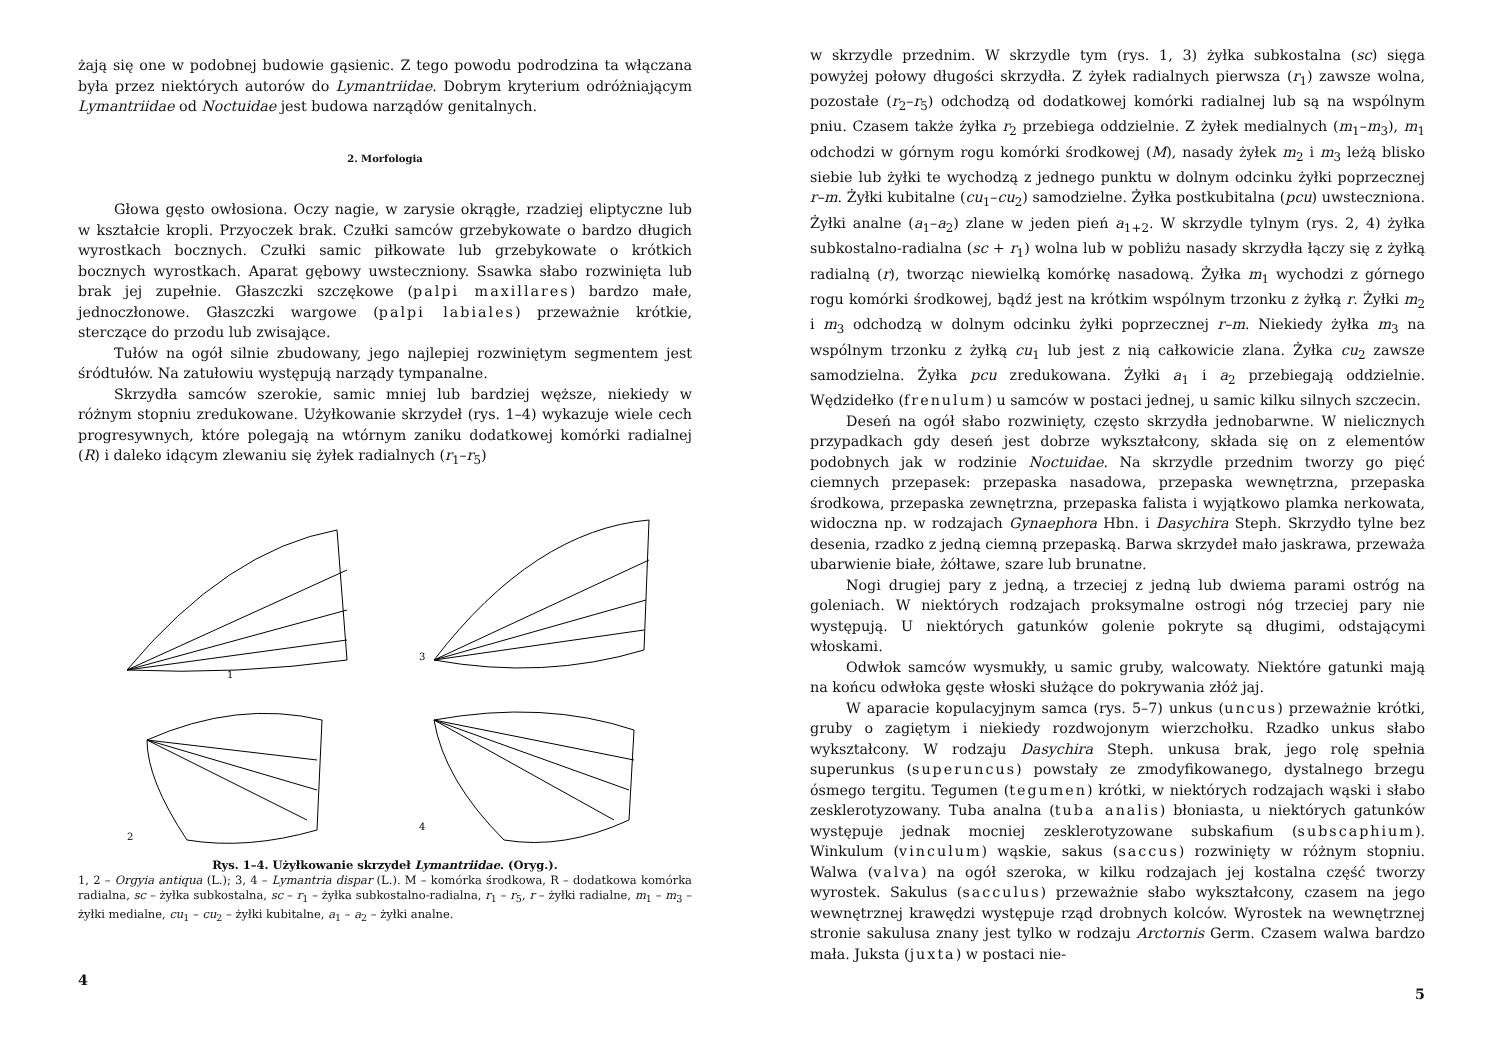żają się one w podobnej budowie gąsienic. Z tego powodu podrodzina ta włączana była przez niektórych autorów do Lymantriidae. Dobrym kryterium odróżniającym Lymantriidae od Noctuidae jest budowa narządów genitalnych.
2. Morfologia
Głowa gęsto owłosiona. Oczy nagie, w zarysie okrągłe, rzadziej eliptyczne lub w kształcie kropli. Przyoczek brak. Czułki samców grzebykowate o bardzo długich wyrostkach bocznych. Czułki samic piłkowate lub grzebykowate o krótkich bocznych wyrostkach. Aparat gębowy uwsteczniony. Ssawka słabo rozwinięta lub brak jej zupełnie. Głaszczki szczękowe (palpi maxillares) bardzo małe, jednoczłonowe. Głaszczki wargowe (palpi labiales) przeważnie krótkie, sterczące do przodu lub zwisające.
Tułów na ogół silnie zbudowany, jego najlepiej rozwiniętym segmentem jest śródtułów. Na zatułowiu występują narządy tympanalne.
Skrzydła samców szerokie, samic mniej lub bardziej węższe, niekiedy w różnym stopniu zredukowane. Użyłkowanie skrzydeł (rys. 1–4) wykazuje wiele cech progresywnych, które polegają na wtórnym zaniku dodatkowej komórki radialnej (R) i daleko idącym zlewaniu się żyłek radialnych (r<sub>1</sub>–r<sub>5</sub>)
1
3
2
4
Rys. 1–4. Użyłkowanie skrzydeł Lymantriidae. (Oryg.).
1, 2 – Orgyia antiqua (L.); 3, 4 – Lymantria dispar (L.). M – komórka środkowa, R – dodatkowa komórka radialna, sc – żyłka subkostalna, sc – r<sub>1</sub> – żyłka subkostalno-radialna, r<sub>1</sub> – r<sub>5</sub>, r – żyłki radialne, m<sub>1</sub> – m<sub>3</sub> – żyłki medialne, cu<sub>1</sub> – cu<sub>2</sub> – żyłki kubitalne, a<sub>1</sub> – a<sub>2</sub> – żyłki analne.
4
w skrzydle przednim. W skrzydle tym (rys. 1, 3) żyłka subkostalna (sc) sięga powyżej połowy długości skrzydła. Z żyłek radialnych pierwsza (r<sub>1</sub>) zawsze wolna, pozostałe (r<sub>2</sub>–r<sub>5</sub>) odchodzą od dodatkowej komórki radialnej lub są na wspólnym pniu. Czasem także żyłka r<sub>2</sub> przebiega oddzielnie. Z żyłek medialnych (m<sub>1</sub>–m<sub>3</sub>), m<sub>1</sub> odchodzi w górnym rogu komórki środkowej (M), nasady żyłek m<sub>2</sub> i m<sub>3</sub> leżą blisko siebie lub żyłki te wychodzą z jednego punktu w dolnym odcinku żyłki poprzecznej r–m. Żyłki kubitalne (cu<sub>1</sub>–cu<sub>2</sub>) samodzielne. Żyłka postkubitalna (pcu) uwsteczniona. Żyłki analne (a<sub>1</sub>–a<sub>2</sub>) zlane w jeden pień a<sub>1+2</sub>. W skrzydle tylnym (rys. 2, 4) żyłka subkostalno-radialna (sc + r<sub>1</sub>) wolna lub w pobliżu nasady skrzydła łączy się z żyłką radialną (r), tworząc niewielką komórkę nasadową. Żyłka m<sub>1</sub> wychodzi z górnego rogu komórki środkowej, bądź jest na krótkim wspólnym trzonku z żyłką r. Żyłki m<sub>2</sub> i m<sub>3</sub> odchodzą w dolnym odcinku żyłki poprzecznej r–m. Niekiedy żyłka m<sub>3</sub> na wspólnym trzonku z żyłką cu<sub>1</sub> lub jest z nią całkowicie zlana. Żyłka cu<sub>2</sub> zawsze samodzielna. Żyłka pcu zredukowana. Żyłki a<sub>1</sub> i a<sub>2</sub> przebiegają oddzielnie. Wędzidełko (frenulum) u samców w postaci jednej, u samic kilku silnych szczecin.
Deseń na ogół słabo rozwinięty, często skrzydła jednobarwne. W nielicznych przypadkach gdy deseń jest dobrze wykształcony, składa się on z elementów podobnych jak w rodzinie Noctuidae. Na skrzydle przednim tworzy go pięć ciemnych przepasek: przepaska nasadowa, przepaska wewnętrzna, przepaska środkowa, przepaska zewnętrzna, przepaska falista i wyjątkowo plamka nerkowata, widoczna np. w rodzajach Gynaephora Hbn. i Dasychira Steph. Skrzydło tylne bez desenia, rzadko z jedną ciemną przepaską. Barwa skrzydeł mało jaskrawa, przeważa ubarwienie białe, żółtawe, szare lub brunatne.
Nogi drugiej pary z jedną, a trzeciej z jedną lub dwiema parami ostróg na goleniach. W niektórych rodzajach proksymalne ostrogi nóg trzeciej pary nie występują. U niektórych gatunków golenie pokryte są długimi, odstającymi włoskami.
Odwłok samców wysmukły, u samic gruby, walcowaty. Niektóre gatunki mają na końcu odwłoka gęste włoski służące do pokrywania złóż jaj.
W aparacie kopulacyjnym samca (rys. 5–7) unkus (uncus) przeważnie krótki, gruby o zagiętym i niekiedy rozdwojonym wierzchołku. Rzadko unkus słabo wykształcony. W rodzaju Dasychira Steph. unkusa brak, jego rolę spełnia superunkus (superuncus) powstały ze zmodyfikowanego, dystalnego brzegu ósmego tergitu. Tegumen (tegumen) krótki, w niektórych rodzajach wąski i słabo zesklerotyzowany. Tuba analna (tuba analis) błoniasta, u niektórych gatunków występuje jednak mocniej zesklerotyzowane subskafium (subscaphium). Winkulum (vinculum) wąskie, sakus (saccus) rozwinięty w różnym stopniu. Walwa (valva) na ogół szeroka, w kilku rodzajach jej kostalna część tworzy wyrostek. Sakulus (sacculus) przeważnie słabo wykształcony, czasem na jego wewnętrznej krawędzi występuje rząd drobnych kolców. Wyrostek na wewnętrznej stronie sakulusa znany jest tylko w rodzaju Arctornis Germ. Czasem walwa bardzo mała. Juksta (juxta) w postaci nie-
5